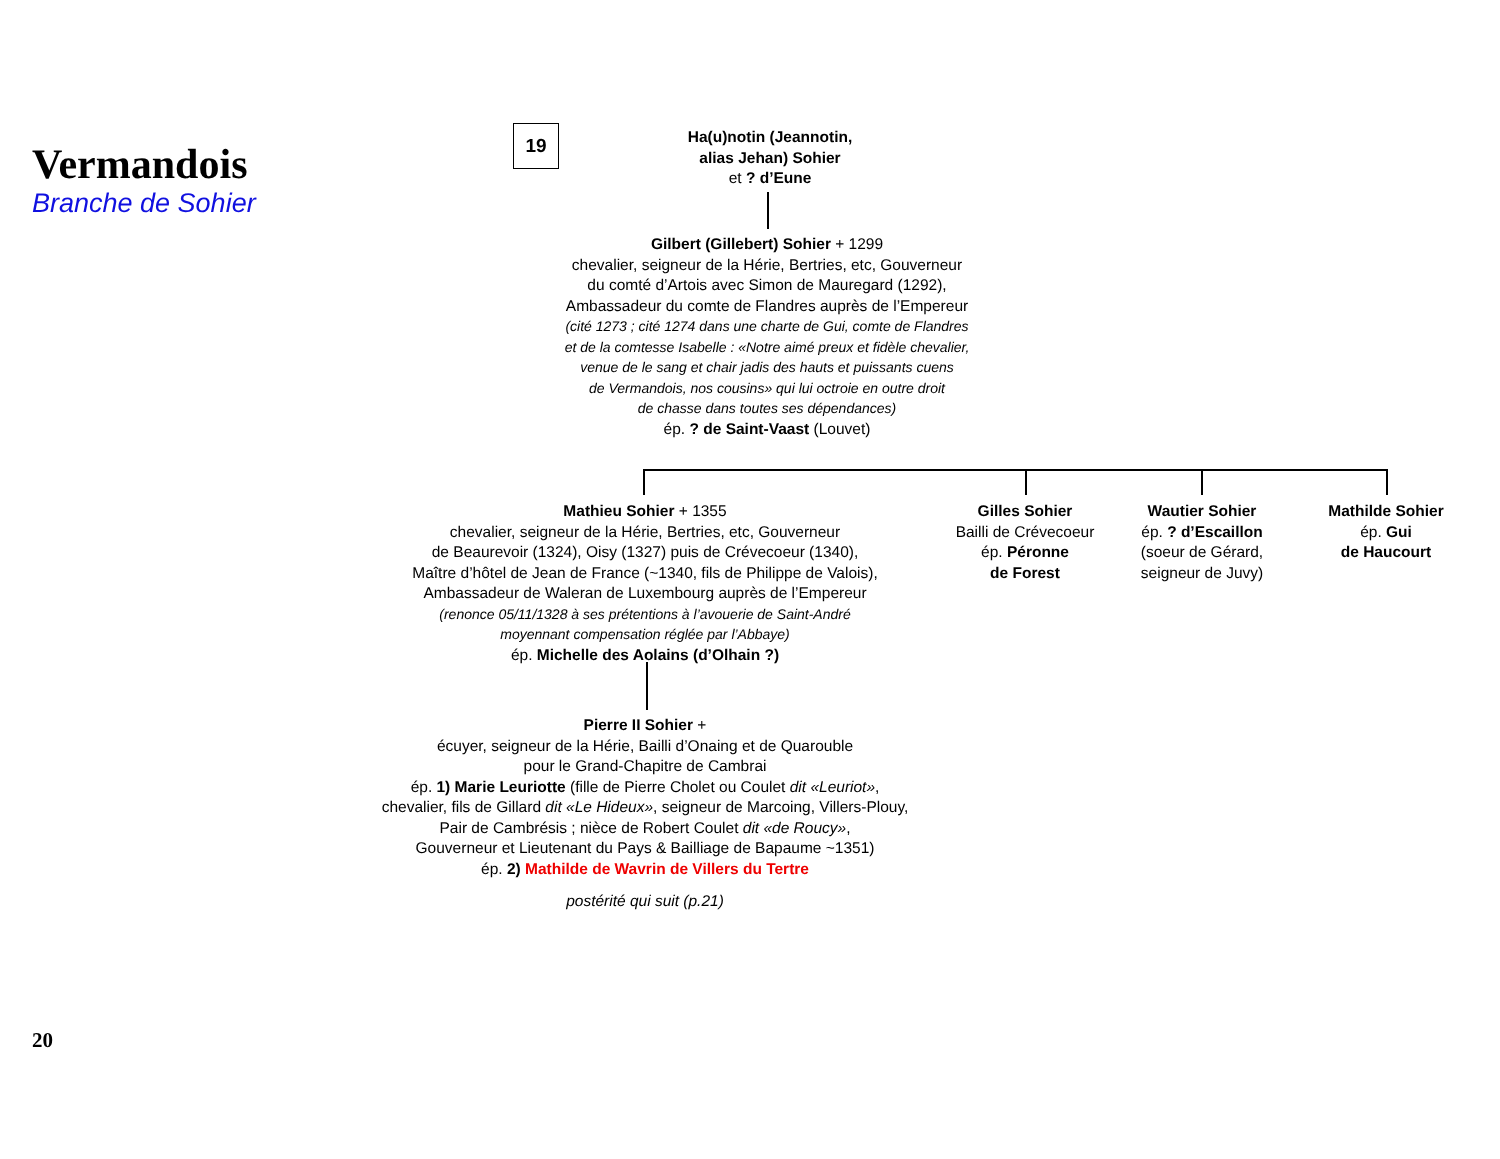Vermandois
Branche de Sohier
19
Ha(u)notin (Jeannotin,
alias Jehan) Sohier
et ? d’Eune
Gilbert (Gillebert) Sohier + 1299
chevalier, seigneur de la Hérie, Bertries, etc, Gouverneur
du comté d’Artois avec Simon de Mauregard (1292),
Ambassadeur du comte de Flandres auprès de l’Empereur
(cité 1273 ; cité 1274 dans une charte de Gui, comte de Flandres
et de la comtesse Isabelle : «Notre aimé preux et fidèle chevalier,
venue de le sang et chair jadis des hauts et puissants cuens
de Vermandois, nos cousins» qui lui octroie en outre droit
de chasse dans toutes ses dépendances)
ép. ? de Saint-Vaast (Louvet)
Mathieu Sohier + 1355
chevalier, seigneur de la Hérie, Bertries, etc, Gouverneur
de Beaurevoir (1324), Oisy (1327) puis de Crévecoeur (1340),
Maître d’hôtel de Jean de France (~1340, fils de Philippe de Valois),
Ambassadeur de Waleran de Luxembourg auprès de l’Empereur
(renonce 05/11/1328 à ses prétentions à l’avouerie de Saint-André
moyennant compensation réglée par l’Abbaye)
ép. Michelle des Aolains (d’Olhain ?)
Gilles Sohier
Bailli de Crévecoeur
ép. Péronne
de Forest
Wautier Sohier
ép. ? d’Escaillon
(soeur de Gérard,
seigneur de Juvy)
Mathilde Sohier
ép. Gui
de Haucourt
Pierre II Sohier +
écuyer, seigneur de la Hérie, Bailli d’Onaing et de Quarouble
pour le Grand-Chapitre de Cambrai
ép. 1) Marie Leuriotte (fille de Pierre Cholet ou Coulet dit «Leuriot»,
chevalier, fils de Gillard dit «Le Hideux», seigneur de Marcoing, Villers-Plouy,
Pair de Cambrésis ; nièce de Robert Coulet dit «de Roucy»,
Gouverneur et Lieutenant du Pays & Bailliage de Bapaume ~1351)
ép. 2) Mathilde de Wavrin de Villers du Tertre
postérité qui suit (p.21)
20